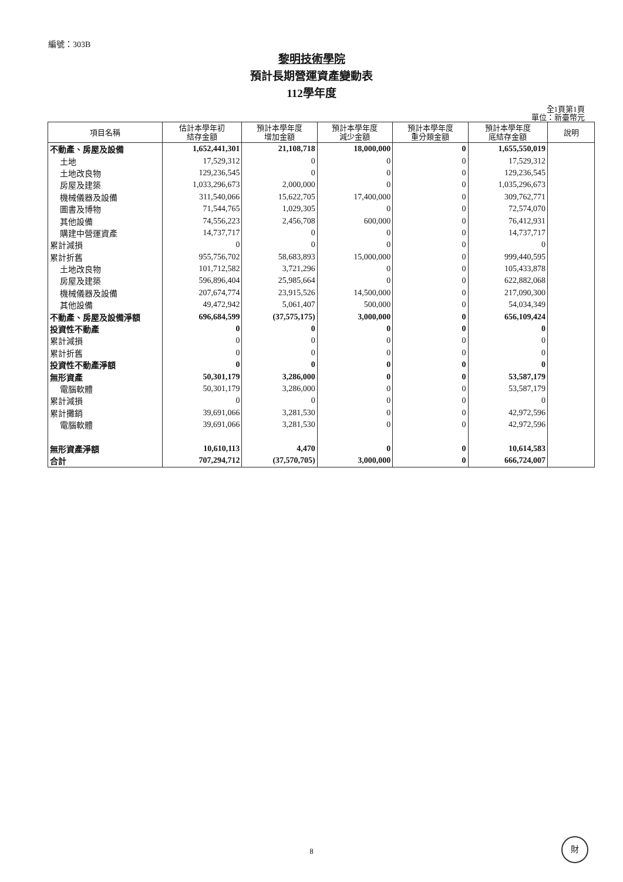編號：303B
黎明技術學院
預計長期營運資產變動表
112學年度
全1頁第1頁
單位：新臺幣元
| 項目名稱 | 估計本學年初 結存金額 | 預計本學年度 增加金額 | 預計本學年度 減少金額 | 預計本學年度 重分類金額 | 預計本學年度 底結存金額 | 說明 |
| --- | --- | --- | --- | --- | --- | --- |
| 不動產、房屋及設備 | 1,652,441,301 | 21,108,718 | 18,000,000 | 0 | 1,655,550,019 | |
| 土地 | 17,529,312 | 0 | 0 | 0 | 17,529,312 | |
| 土地改良物 | 129,236,545 | 0 | 0 | 0 | 129,236,545 | |
| 房屋及建築 | 1,033,296,673 | 2,000,000 | 0 | 0 | 1,035,296,673 | |
| 機械儀器及設備 | 311,540,066 | 15,622,705 | 17,400,000 | 0 | 309,762,771 | |
| 圖書及博物 | 71,544,765 | 1,029,305 | 0 | 0 | 72,574,070 | |
| 其他設備 | 74,556,223 | 2,456,708 | 600,000 | 0 | 76,412,931 | |
| 購建中營運資產 | 14,737,717 | 0 | 0 | 0 | 14,737,717 | |
| 累計減損 | 0 | 0 | 0 | 0 | 0 | |
| 累計折舊 | 955,756,702 | 58,683,893 | 15,000,000 | 0 | 999,440,595 | |
| 土地改良物 | 101,712,582 | 3,721,296 | 0 | 0 | 105,433,878 | |
| 房屋及建築 | 596,896,404 | 25,985,664 | 0 | 0 | 622,882,068 | |
| 機械儀器及設備 | 207,674,774 | 23,915,526 | 14,500,000 | 0 | 217,090,300 | |
| 其他設備 | 49,472,942 | 5,061,407 | 500,000 | 0 | 54,034,349 | |
| 不動產、房屋及設備淨額 | 696,684,599 | (37,575,175) | 3,000,000 | 0 | 656,109,424 | |
| 投資性不動產 | 0 | 0 | 0 | 0 | 0 | |
| 累計減損 | 0 | 0 | 0 | 0 | 0 | |
| 累計折舊 | 0 | 0 | 0 | 0 | 0 | |
| 投資性不動產淨額 | 0 | 0 | 0 | 0 | 0 | |
| 無形資產 | 50,301,179 | 3,286,000 | 0 | 0 | 53,587,179 | |
| 電腦軟體 | 50,301,179 | 3,286,000 | 0 | 0 | 53,587,179 | |
| 累計減損 | 0 | 0 | 0 | 0 | 0 | |
| 累計攤銷 | 39,691,066 | 3,281,530 | 0 | 0 | 42,972,596 | |
| 電腦軟體 | 39,691,066 | 3,281,530 | 0 | 0 | 42,972,596 | |
| 無形資產淨額 | 10,610,113 | 4,470 | 0 | 0 | 10,614,583 | |
| 合計 | 707,294,712 | (37,570,705) | 3,000,000 | 0 | 666,724,007 | |
8
財